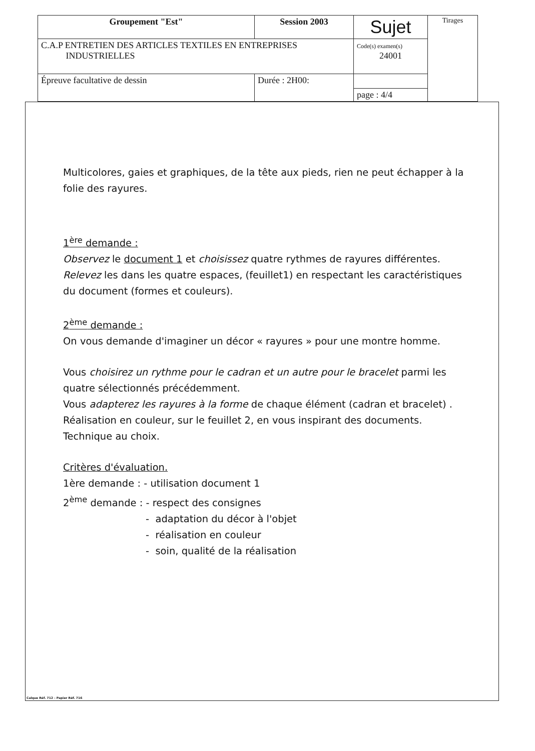| Groupement "Est" | Session 2003 | Sujet | Tirages |
| C.A.P ENTRETIEN DES ARTICLES TEXTILES EN ENTREPRISES INDUSTRIELLES | | Code(s) examen(s) 24001 | |
| Épreuve facultative de dessin | Durée : 2H00: | | |
| | | page : 4/4 | |
Multicolores, gaies et graphiques, de la tête aux pieds, rien ne peut échapper à la folie des rayures.
1<sup>ère</sup> demande :
Observez le document 1 et choisissez quatre rythmes de rayures différentes.
Relevez les dans les quatre espaces, (feuillet1) en respectant les caractéristiques du document (formes et couleurs).
2<sup>ème</sup> demande :
On vous demande d'imaginer un décor « rayures » pour une montre homme.
Vous choisirez un rythme pour le cadran et un autre pour le bracelet parmi les quatre sélectionnés précédemment.
Vous adapterez les rayures à la forme de chaque élément (cadran et bracelet) .
Réalisation en couleur, sur le feuillet 2, en vous inspirant des documents.
Technique au choix.
Critères d'évaluation.
1ère demande : - utilisation document 1
2<sup>ème</sup> demande : - respect des consignes
- adaptation du décor à l'objet
- réalisation en couleur
- soin, qualité de la réalisation
Calque Réf. 712 - Papier Réf. 716